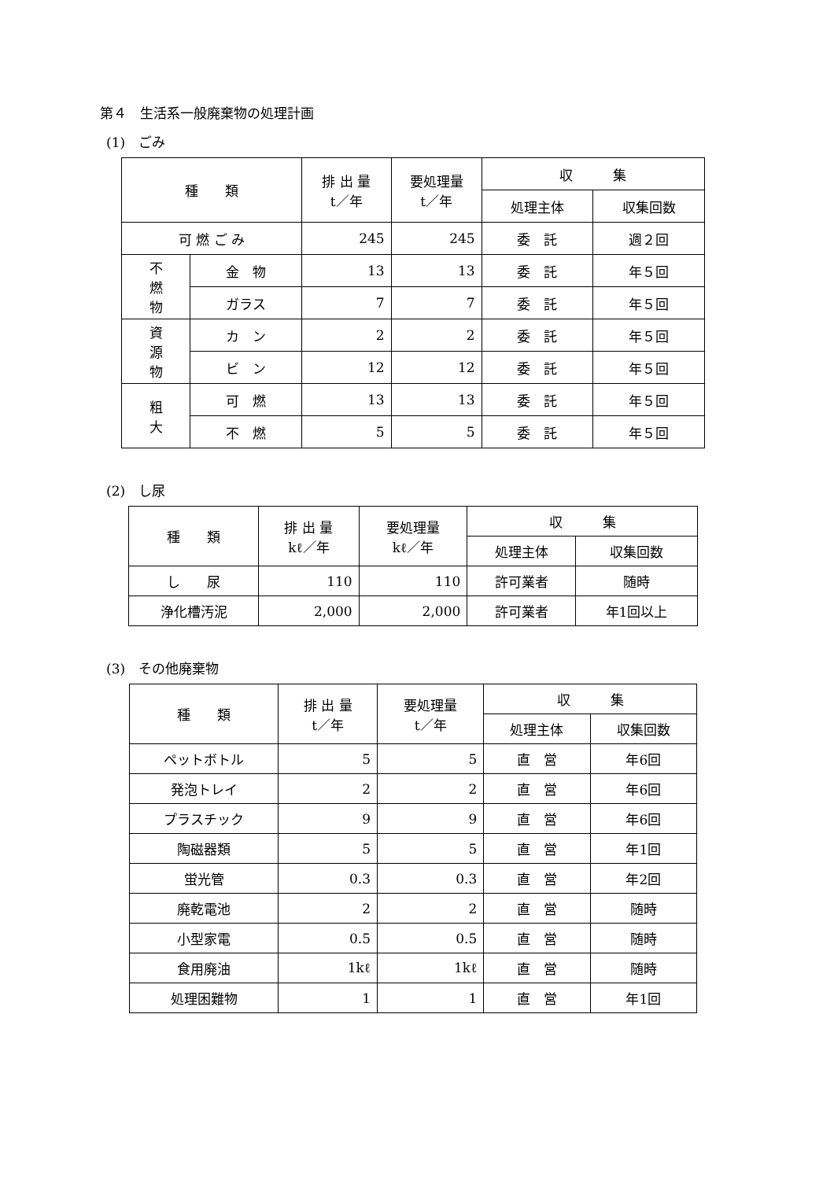第４　生活系一般廃棄物の処理計画
(1)　ごみ
| 種 類 | | 排 出 量 t／年 | 要処理量 t／年 | 収 集 | |
| --- | --- | --- | --- | --- | --- |
| | | | | 処理主体 | 収集回数 |
| 可 燃 ご み | | 245 | 245 | 委 託 | 週２回 |
| 不 燃 物 | 金 物 | 13 | 13 | 委 託 | 年５回 |
| | ガラス | 7 | 7 | 委 託 | 年５回 |
| 資 源 物 | カ ン | 2 | 2 | 委 託 | 年５回 |
| | ビ ン | 12 | 12 | 委 託 | 年５回 |
| 粗 大 | 可 燃 | 13 | 13 | 委 託 | 年５回 |
| | 不 燃 | 5 | 5 | 委 託 | 年５回 |
(2)　し尿
| 種 類 | 排 出 量 kℓ／年 | 要処理量 kℓ／年 | 収 集 | |
| --- | --- | --- | --- | --- |
| | | | 処理主体 | 収集回数 |
| し 尿 | 110 | 110 | 許可業者 | 随時 |
| 浄化槽汚泥 | 2,000 | 2,000 | 許可業者 | 年1回以上 |
(3)　その他廃棄物
| 種 類 | 排 出 量 t／年 | 要処理量 t／年 | 収 集 | |
| --- | --- | --- | --- | --- |
| | | | 処理主体 | 収集回数 |
| ペットボトル | 5 | 5 | 直 営 | 年6回 |
| 発泡トレイ | 2 | 2 | 直 営 | 年6回 |
| プラスチック | 9 | 9 | 直 営 | 年6回 |
| 陶磁器類 | 5 | 5 | 直 営 | 年1回 |
| 蛍光管 | 0.3 | 0.3 | 直 営 | 年2回 |
| 廃乾電池 | 2 | 2 | 直 営 | 随時 |
| 小型家電 | 0.5 | 0.5 | 直 営 | 随時 |
| 食用廃油 | 1kℓ | 1kℓ | 直 営 | 随時 |
| 処理困難物 | 1 | 1 | 直 営 | 年1回 |